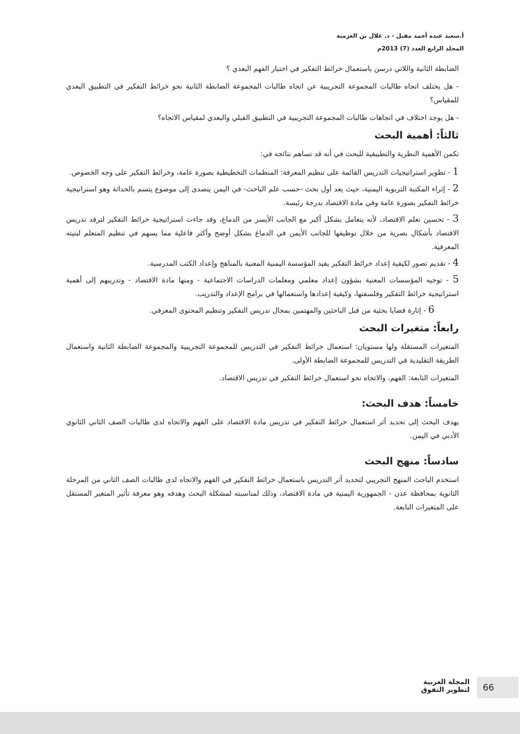أ.سعيد عبده أحمد مقبل - د. علال بن العزمية
المجلد الرابع العدد (7) 2013م
الضابطة الثانية واللاتي درسن باستعمال خرائط التفكير في اختبار الفهم البعدي ؟
- هل يختلف اتجاه طالبات المجموعة التجريبية عن اتجاه طالبات المجموعة الضابطة الثانية نحو خرائط التفكير في التطبيق البعدي للمقياس؟
- هل يوجد اختلاف في اتجاهات طالبات المجموعة التجريبية في التطبيق القبلي والبعدي لمقياس الاتجاه؟
ثالثاً: أهمية البحث
تكمن الأهمية النظرية والتطبيقية للبحث في أنه قد تساهم نتائجه في:
1 - تطوير استراتيجيات التدريس القائمة على تنظيم المعرفة: المنظمات التخطيطية بصورة عامة، وخرائط التفكير على وجه الخصوص.
2 - إثراء المكتبة التربوية اليمنية، حيث يعد أول بحث -حسب علم الباحث- في اليمن يتصدى إلى موضوع يتسم بالحداثة وهو استراتيجية خرائط التفكير بصورة عامة وفي مادة الاقتصاد بدرجة رئيسة.
3 - تحسين تعلم الاقتصاد، لأنه يتعامل بشكل أكبر مع الجانب الأيسر من الدماغ، وقد جاءت استراتيجية خرائط التفكير لترفد تدريس الاقتصاد بأشكال بصرية من خلال توظيفها للجانب الأيمن في الدماغ بشكل أوضح وأكثر فاعلية مما يسهم في تنظيم المتعلم لبنيته المعرفية.
4 - تقديم تصور لكيفية إعداد خرائط التفكير يفيد المؤسسة اليمنية المعنية بالمناهج وإعداد الكتب المدرسية.
5 - توجيه المؤسسات المعنية بشؤون إعداد معلمي ومعلمات الدراسات الاجتماعية - ومنها مادة الاقتصاد - وتدريبهم إلى أهمية استراتيجية خرائط التفكير وفلسفتها، وكيفية إعدادها واستعمالها في برامج الإعداد والتدريب.
6 - إثارة قضايا بحثية من قبل الباحثين والمهتمين بمجال تدريس التفكير وتنظيم المحتوى المعرفي.
رابعاً: متغيرات البحث
المتغيرات المستقلة ولها مستويان: استعمال خرائط التفكير في التدريس للمجموعة التجريبية والمجموعة الضابطة الثانية واستعمال الطريقة التقليدية في التدريس للمجموعة الضابطة الأولى.
المتغيرات التابعة: الفهم، والاتجاه نحو استعمال خرائط التفكير في تدريس الاقتصاد.
خامساً: هدف البحث:
يهدف البحث إلى تحديد أثر استعمال خرائط التفكير في تدريس مادة الاقتصاد على الفهم والاتجاه لدى طالبات الصف الثاني الثانوي الأدبي في اليمن.
سادساً: منهج البحث
استخدم الباحث المنهج التجريبي لتحديد أثر التدريس باستعمال خرائط التفكير في الفهم والاتجاه لدى طالبات الصف الثاني من المرحلة الثانوية بمحافظة عدن - الجمهورية اليمنية في مادة الاقتصاد، وذلك لمناسبته لمشكلة البحث وهدفه وهو معرفة تأثير المتغير المستقل على المتغيرات التابعة.
المجلة العربية
لتطوير التفوق
66